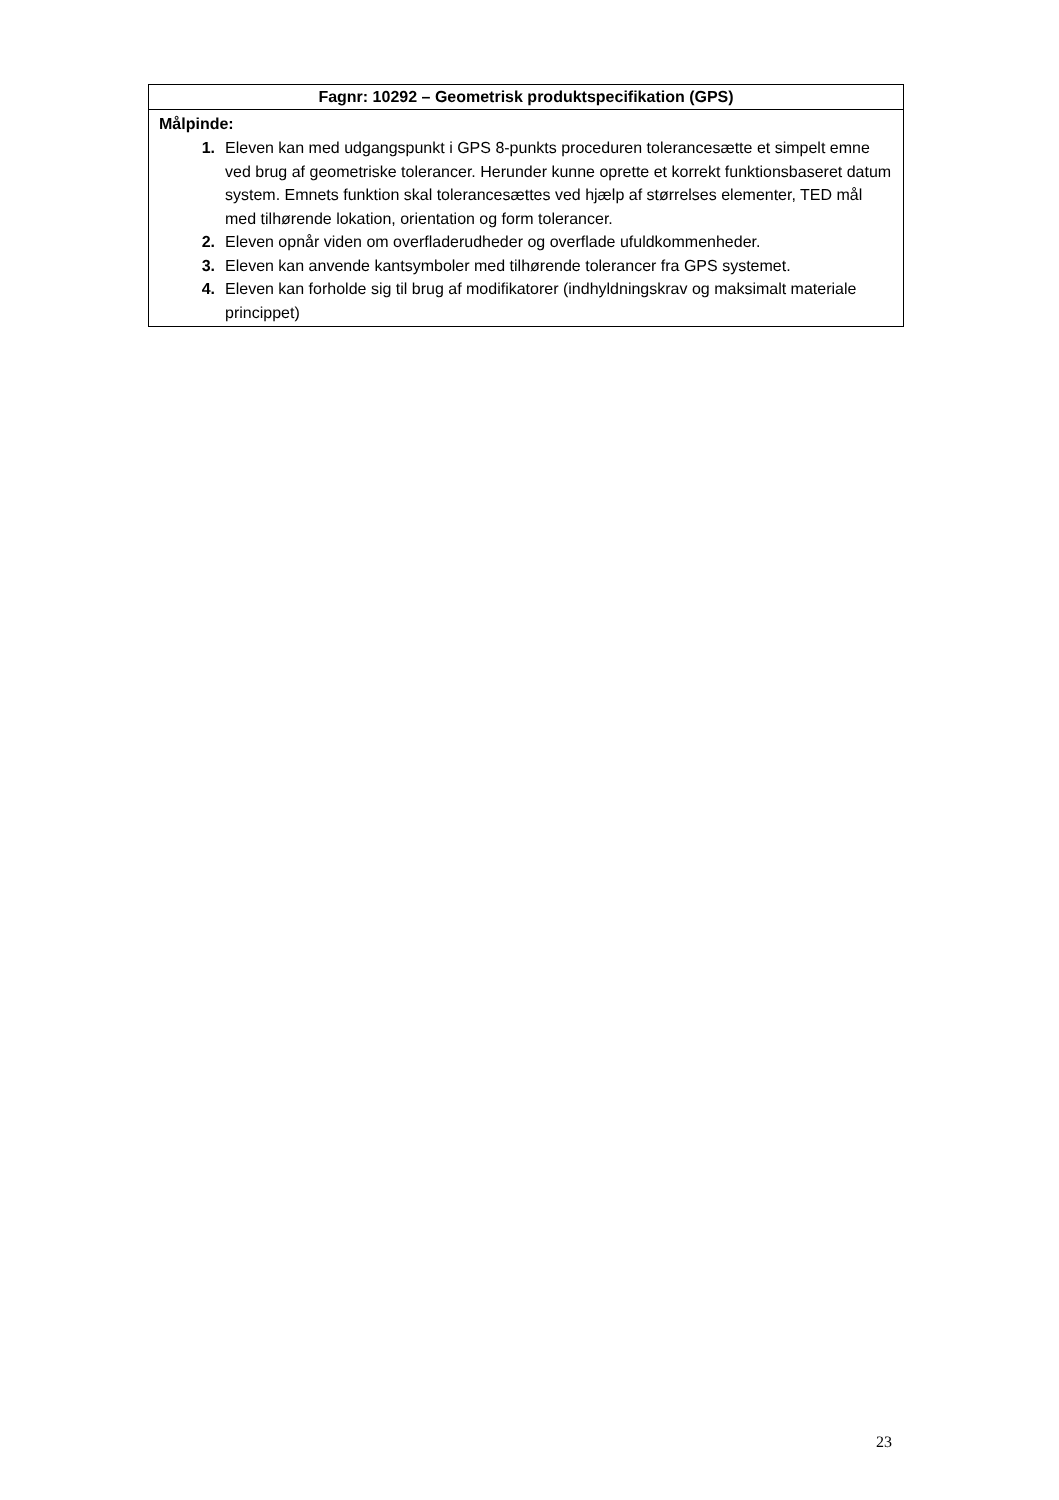| Fagnr: 10292 – Geometrisk produktspecifikation (GPS) |
| --- |
| Målpinde: 1. Eleven kan med udgangspunkt i GPS 8-punkts proceduren tolerancesætte et simpelt emne ved brug af geometriske tolerancer. Herunder kunne oprette et korrekt funktionsbaseret datum system. Emnets funktion skal tolerancesættes ved hjælp af størrelses elementer, TED mål med tilhørende lokation, orientation og form tolerancer. 2. Eleven opnår viden om overfladerudheder og overflade ufuldkommenheder. 3. Eleven kan anvende kantsymboler med tilhørende tolerancer fra GPS systemet. 4. Eleven kan forholde sig til brug af modifikatorer (indhyldningskrav og maksimalt materiale princippet) |
23